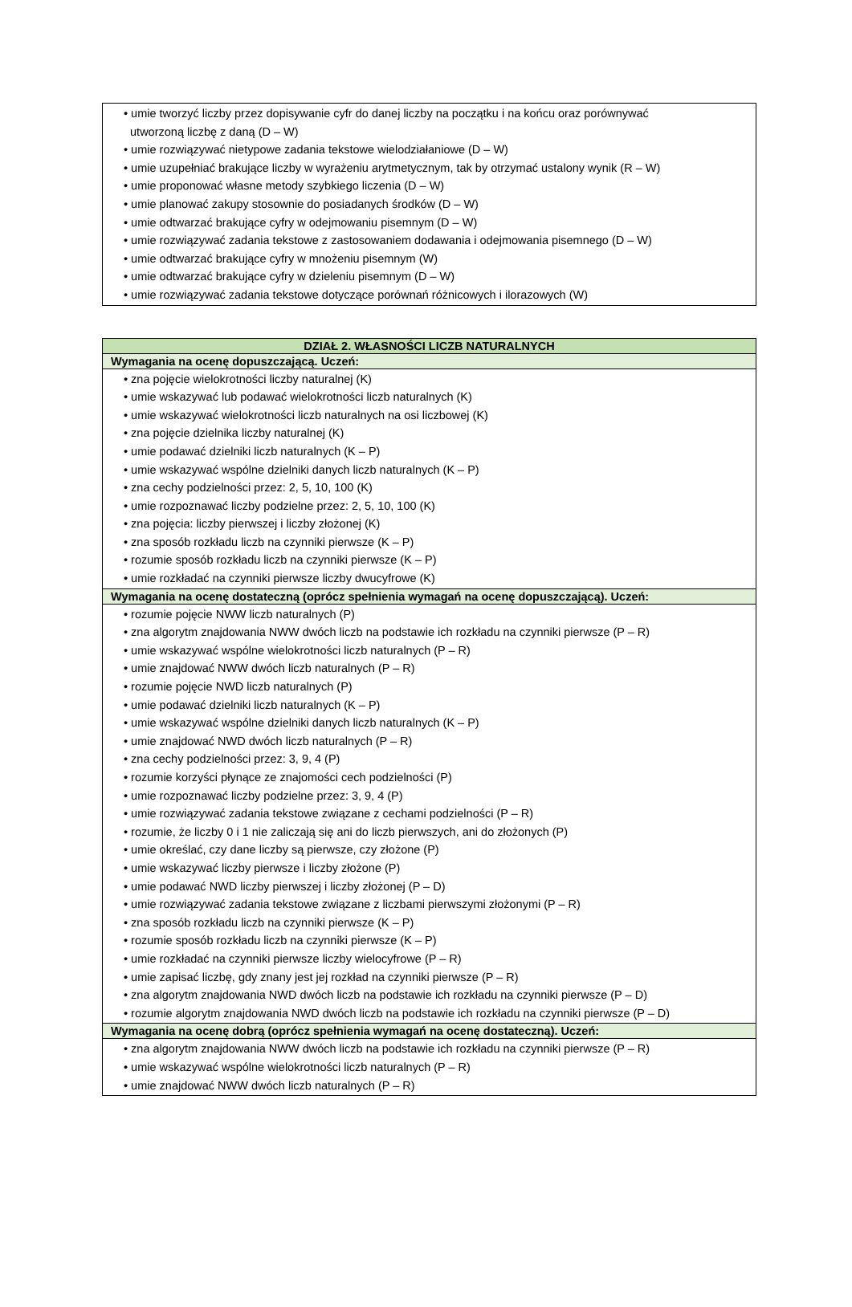| • umie tworzyć liczby przez dopisywanie cyfr do danej liczby na początku i na końcu oraz porównywać utworzoną liczbę z daną (D – W) • umie rozwiązywać nietypowe zadania tekstowe wielodziałaniowe (D – W) • umie uzupełniać brakujące liczby w wyrażeniu arytmetycznym, tak by otrzymać ustalony wynik (R – W) • umie proponować własne metody szybkiego liczenia (D – W) • umie planować zakupy stosownie do posiadanych środków (D – W) • umie odtwarzać brakujące cyfry w odejmowaniu pisemnym (D – W) • umie rozwiązywać zadania tekstowe z zastosowaniem dodawania i odejmowania pisemnego (D – W) • umie odtwarzać brakujące cyfry w mnożeniu pisemnym (W) • umie odtwarzać brakujące cyfry w dzieleniu pisemnym (D – W) • umie rozwiązywać zadania tekstowe dotyczące porównań różnicowych i ilorazowych (W) |
| DZIAŁ 2. WŁASNOŚCI LICZB NATURALNYCH |
| --- |
| Wymagania na ocenę dopuszczającą. Uczeń: |
| • zna pojęcie wielokrotności liczby naturalnej (K) • umie wskazywać lub podawać wielokrotności liczb naturalnych (K) • umie wskazywać wielokrotności liczb naturalnych na osi liczbowej (K) • zna pojęcie dzielnika liczby naturalnej (K) • umie podawać dzielniki liczb naturalnych (K – P) • umie wskazywać wspólne dzielniki danych liczb naturalnych (K – P) • zna cechy podzielności przez: 2, 5, 10, 100 (K) • umie rozpoznawać liczby podzielne przez: 2, 5, 10, 100 (K) • zna pojęcia: liczby pierwszej i liczby złożonej (K) • zna sposób rozkładu liczb na czynniki pierwsze (K – P) • rozumie sposób rozkładu liczb na czynniki pierwsze (K – P) • umie rozkładać na czynniki pierwsze liczby dwucyfrowe (K) |
| Wymagania na ocenę dostateczną (oprócz spełnienia wymagań na ocenę dopuszczającą). Uczeń: |
| • rozumie pojęcie NWW liczb naturalnych (P) • zna algorytm znajdowania NWW dwóch liczb na podstawie ich rozkładu na czynniki pierwsze (P – R) • umie wskazywać wspólne wielokrotności liczb naturalnych (P – R) • umie znajdować NWW dwóch liczb naturalnych (P – R) • rozumie pojęcie NWD liczb naturalnych (P) • umie podawać dzielniki liczb naturalnych (K – P) • umie wskazywać wspólne dzielniki danych liczb naturalnych (K – P) • umie znajdować NWD dwóch liczb naturalnych (P – R) • zna cechy podzielności przez: 3, 9, 4 (P) • rozumie korzyści płynące ze znajomości cech podzielności (P) • umie rozpoznawać liczby podzielne przez: 3, 9, 4 (P) • umie rozwiązywać zadania tekstowe związane z cechami podzielności (P – R) • rozumie, że liczby 0 i 1 nie zaliczają się ani do liczb pierwszych, ani do złożonych (P) • umie określać, czy dane liczby są pierwsze, czy złożone (P) • umie wskazywać liczby pierwsze i liczby złożone (P) • umie podawać NWD liczby pierwszej i liczby złożonej (P – D) • umie rozwiązywać zadania tekstowe związane z liczbami pierwszymi złożonymi (P – R) • zna sposób rozkładu liczb na czynniki pierwsze (K – P) • rozumie sposób rozkładu liczb na czynniki pierwsze (K – P) • umie rozkładać na czynniki pierwsze liczby wielocyfrowe (P – R) • umie zapisać liczbę, gdy znany jest jej rozkład na czynniki pierwsze (P – R) • zna algorytm znajdowania NWD dwóch liczb na podstawie ich rozkładu na czynniki pierwsze (P – D) • rozumie algorytm znajdowania NWD dwóch liczb na podstawie ich rozkładu na czynniki pierwsze (P – D) |
| Wymagania na ocenę dobrą (oprócz spełnienia wymagań na ocenę dostateczną). Uczeń: |
| • zna algorytm znajdowania NWW dwóch liczb na podstawie ich rozkładu na czynniki pierwsze (P – R) • umie wskazywać wspólne wielokrotności liczb naturalnych (P – R) • umie znajdować NWW dwóch liczb naturalnych (P – R) |